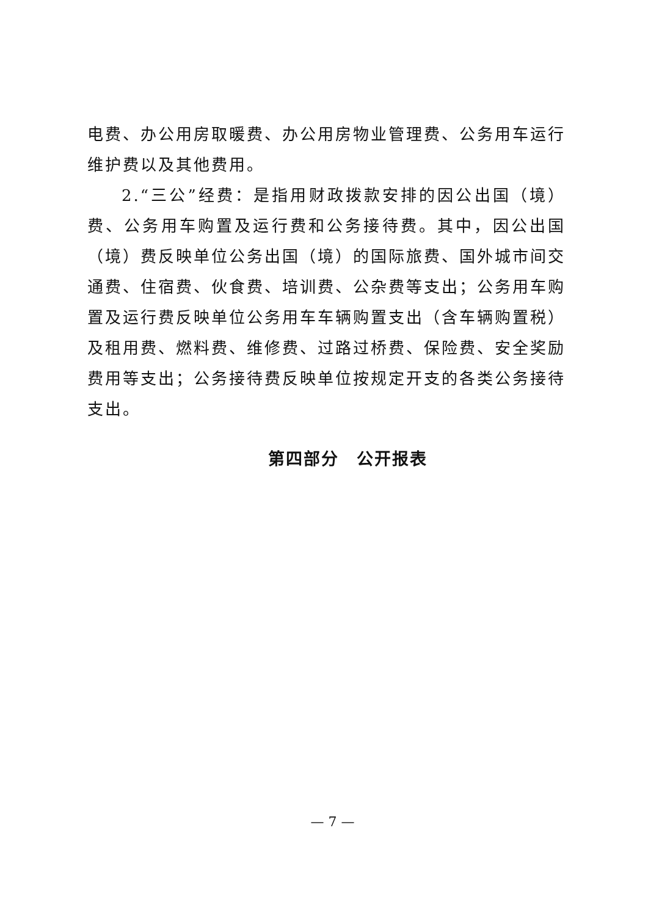电费、办公用房取暖费、办公用房物业管理费、公务用车运行维护费以及其他费用。
2.“三公”经费：是指用财政拨款安排的因公出国（境）费、公务用车购置及运行费和公务接待费。其中，因公出国（境）费反映单位公务出国（境）的国际旅费、国外城市间交通费、住宿费、伙食费、培训费、公杂费等支出；公务用车购置及运行费反映单位公务用车车辆购置支出（含车辆购置税）及租用费、燃料费、维修费、过路过桥费、保险费、安全奖励费用等支出；公务接待费反映单位按规定开支的各类公务接待支出。
第四部分　公开报表
— 7 —